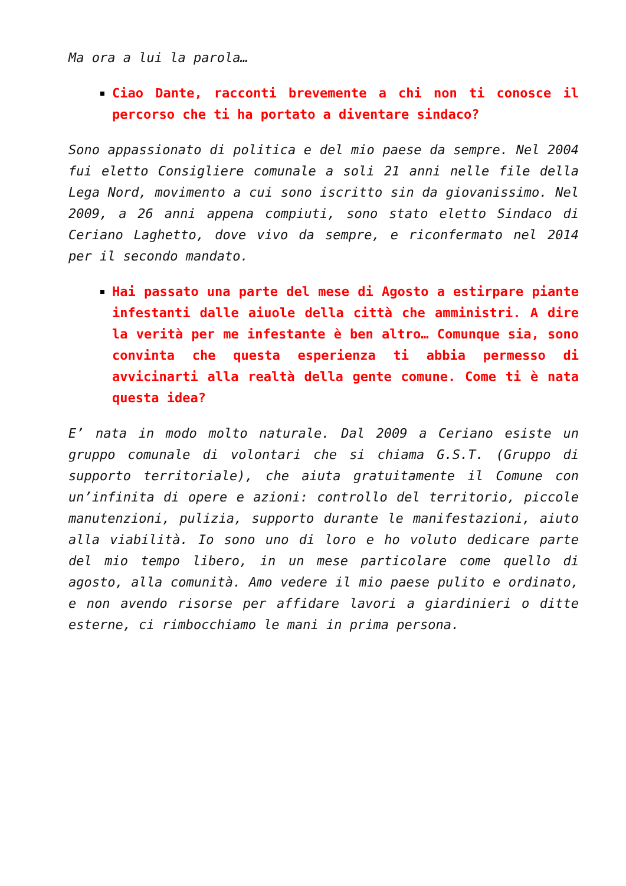Ma ora a lui la parola…
Ciao Dante, racconti brevemente a chi non ti conosce il percorso che ti ha portato a diventare sindaco?
Sono appassionato di politica e del mio paese da sempre. Nel 2004 fui eletto Consigliere comunale a soli 21 anni nelle file della Lega Nord, movimento a cui sono iscritto sin da giovanissimo. Nel 2009, a 26 anni appena compiuti, sono stato eletto Sindaco di Ceriano Laghetto, dove vivo da sempre, e riconfermato nel 2014 per il secondo mandato.
Hai passato una parte del mese di Agosto a estirpare piante infestanti dalle aiuole della città che amministri. A dire la verità per me infestante è ben altro… Comunque sia, sono convinta che questa esperienza ti abbia permesso di avvicinarti alla realtà della gente comune. Come ti è nata questa idea?
E’ nata in modo molto naturale. Dal 2009 a Ceriano esiste un gruppo comunale di volontari che si chiama G.S.T. (Gruppo di supporto territoriale), che aiuta gratuitamente il Comune con un’infinita di opere e azioni: controllo del territorio, piccole manutenzioni, pulizia, supporto durante le manifestazioni, aiuto alla viabilità. Io sono uno di loro e ho voluto dedicare parte del mio tempo libero, in un mese particolare come quello di agosto, alla comunità. Amo vedere il mio paese pulito e ordinato, e non avendo risorse per affidare lavori a giardinieri o ditte esterne, ci rimbocchiamo le mani in prima persona.